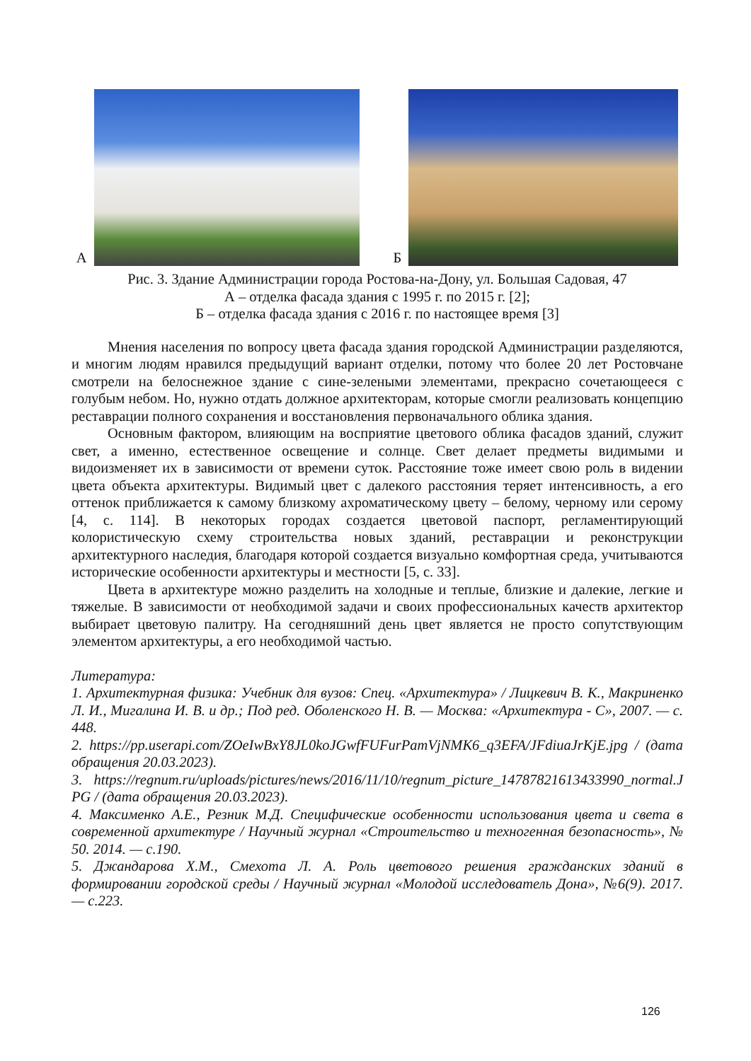А
Б
Рис. 3. Здание Администрации города Ростова-на-Дону, ул. Большая Садовая, 47
А – отделка фасада здания с 1995 г. по 2015 г. [2];
Б – отделка фасада здания с 2016 г. по настоящее время [3]
Мнения населения по вопросу цвета фасада здания городской Администрации разделяются, и многим людям нравился предыдущий вариант отделки, потому что более 20 лет Ростовчане смотрели на белоснежное здание с сине-зелеными элементами, прекрасно сочетающееся с голубым небом. Но, нужно отдать должное архитекторам, которые смогли реализовать концепцию реставрации полного сохранения и восстановления первоначального облика здания.
Основным фактором, влияющим на восприятие цветового облика фасадов зданий, служит свет, а именно, естественное освещение и солнце. Свет делает предметы видимыми и видоизменяет их в зависимости от времени суток. Расстояние тоже имеет свою роль в видении цвета объекта архитектуры. Видимый цвет с далекого расстояния теряет интенсивность, а его оттенок приближается к самому близкому ахроматическому цвету – белому, черному или серому [4, с. 114]. В некоторых городах создается цветовой паспорт, регламентирующий колористическую схему строительства новых зданий, реставрации и реконструкции архитектурного наследия, благодаря которой создается визуально комфортная среда, учитываются исторические особенности архитектуры и местности [5, с. 33].
Цвета в архитектуре можно разделить на холодные и теплые, близкие и далекие, легкие и тяжелые. В зависимости от необходимой задачи и своих профессиональных качеств архитектор выбирает цветовую палитру. На сегодняшний день цвет является не просто сопутствующим элементом архитектуры, а его необходимой частью.
Литература:
1. Архитектурная физика: Учебник для вузов: Спец. «Архитектура» / Лицкевич В. К., Макриненко Л. И., Мигалина И. В. и др.; Под ред. Оболенского Н. В. — Москва: «Архитектура - С», 2007. — с. 448.
2. https://pp.userapi.com/ZOeIwBxY8JL0koJGwfFUFurPamVjNMK6_q3EFA/JFdiuaJrKjE.jpg / (дата обращения 20.03.2023).
3. https://regnum.ru/uploads/pictures/news/2016/11/10/regnum_picture_14787821613433990_normal.JPG / (дата обращения 20.03.2023).
4. Максименко А.Е., Резник М.Д. Специфические особенности использования цвета и света в современной архитектуре / Научный журнал «Строительство и техногенная безопасность», № 50. 2014. — с.190.
5. Джандарова Х.М., Смехота Л. А. Роль цветового решения гражданских зданий в формировании городской среды / Научный журнал «Молодой исследователь Дона», №6(9). 2017. — с.223.
126